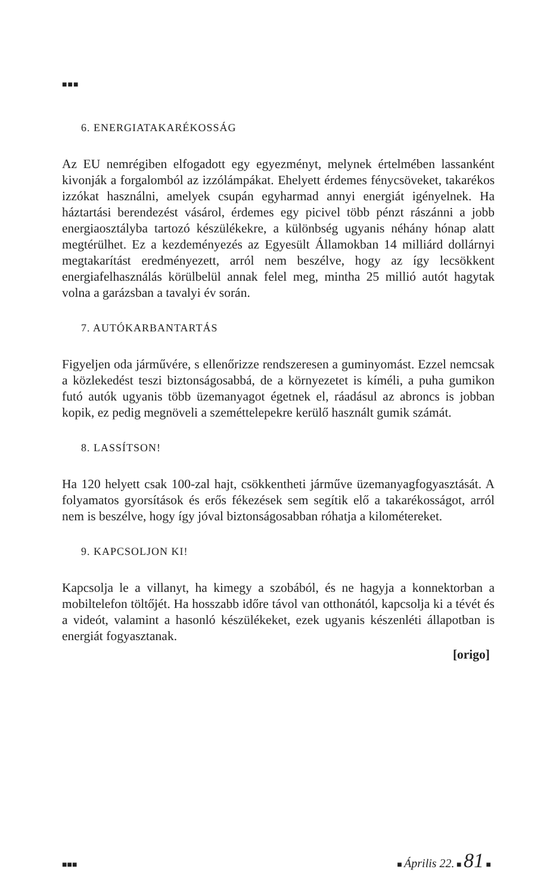■■■
6. ENERGIATAKARÉKOSSÁG
Az EU nemrégiben elfogadott egy egyezményt, melynek értelmében lassanként kivonják a forgalomból az izzólámpákat. Ehelyett érdemes fénycsöveket, takarékos izzókat használni, amelyek csupán egyharmad annyi energiát igényelnek. Ha háztartási berendezést vásárol, érdemes egy picivel több pénzt rászánni a jobb energiaosztályba tartozó készülékekre, a különbség ugyanis néhány hónap alatt megtérülhet. Ez a kezdeményezés az Egyesült Államokban 14 milliárd dollárnyi megtakarítást eredményezett, arról nem beszélve, hogy az így lecsökkent energiafelhasználás körülbelül annak felel meg, mintha 25 millió autót hagytak volna a garázsban a tavalyi év során.
7. AUTÓKARBANTARTÁS
Figyeljen oda járművére, s ellenőrizze rendszeresen a guminyomást. Ezzel nemcsak a közlekedést teszi biztonságosabbá, de a környezetet is kíméli, a puha gumikon futó autók ugyanis több üzemanyagot égetnek el, ráadásul az abroncs is jobban kopik, ez pedig megnöveli a szeméttelepekre kerülő használt gumik számát.
8. LASSÍTSON!
Ha 120 helyett csak 100-zal hajt, csökkentheti járműve üzemanyagfogyasztását. A folyamatos gyorsítások és erős fékezések sem segítik elő a takarékosságot, arról nem is beszélve, hogy így jóval biztonságosabban róhatja a kilométereket.
9. KAPCSOLJON KI!
Kapcsolja le a villanyt, ha kimegy a szobából, és ne hagyja a konnektorban a mobiltelefon töltőjét. Ha hosszabb időre távol van otthonától, kapcsolja ki a tévét és a videót, valamint a hasonló készülékeket, ezek ugyanis készenléti állapotban is energiát fogyasztanak.
[origo]
■■■ ■ Április 22. ■ 81 ■